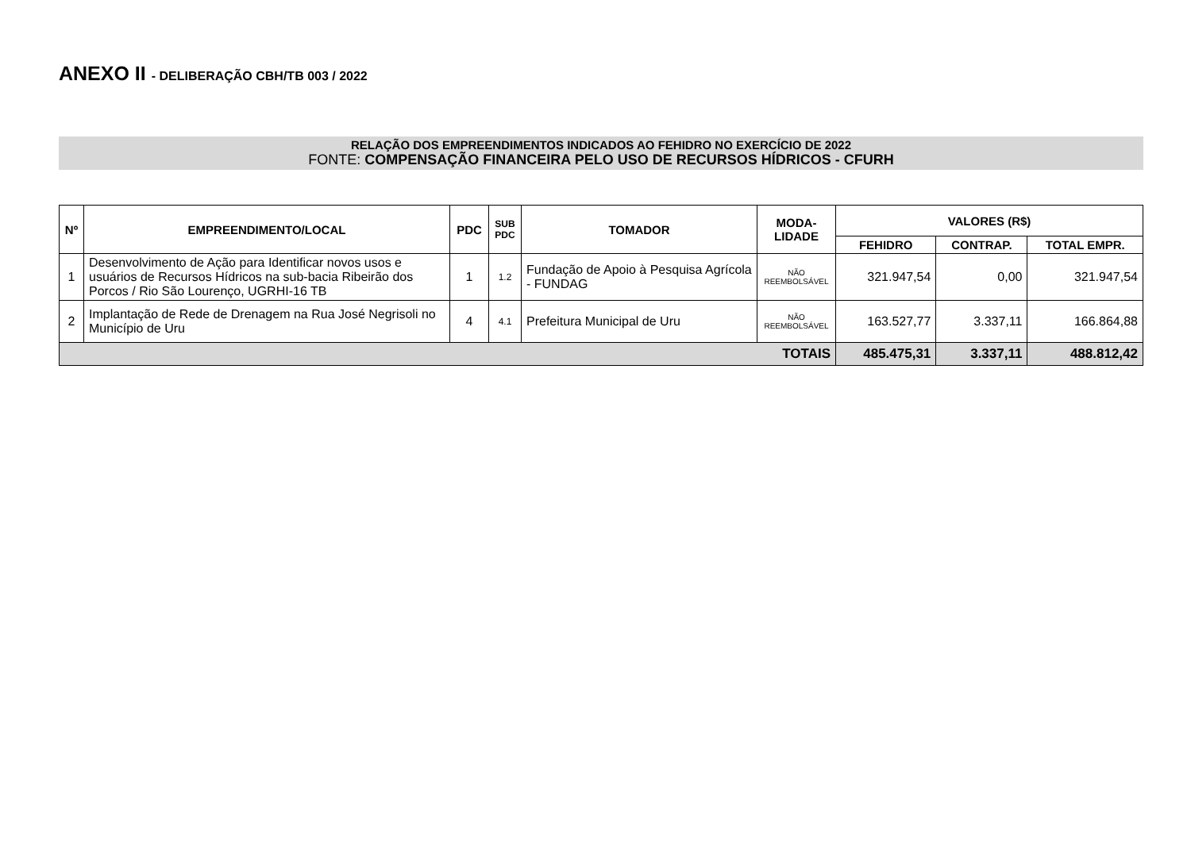ANEXO II - DELIBERAÇÃO CBH/TB 003 / 2022
RELAÇÃO DOS EMPREENDIMENTOS INDICADOS AO FEHIDRO NO EXERCÍCIO DE 2022
FONTE: COMPENSAÇÃO FINANCEIRA PELO USO DE RECURSOS HÍDRICOS - CFURH
| Nº | EMPREENDIMENTO/LOCAL | PDC | SUB PDC | TOMADOR | MODA- LIDADE | VALORES (R$) | | |
| --- | --- | --- | --- | --- | --- | --- | --- | --- |
| | | | | | | FEHIDRO | CONTRAP. | TOTAL EMPR. |
| 1 | Desenvolvimento de Ação para Identificar novos usos e usuários de Recursos Hídricos na sub-bacia Ribeirão dos Porcos / Rio São Lourenço, UGRHI-16 TB | 1 | 1.2 | Fundação de Apoio à Pesquisa Agrícola - FUNDAG | NÃO REEMBOLSÁVEL | 321.947,54 | 0,00 | 321.947,54 |
| 2 | Implantação de Rede de Drenagem na Rua José Negrisoli no Município de Uru | 4 | 4.1 | Prefeitura Municipal de Uru | NÃO REEMBOLSÁVEL | 163.527,77 | 3.337,11 | 166.864,88 |
| TOTAIS | | | | | | 485.475,31 | 3.337,11 | 488.812,42 |